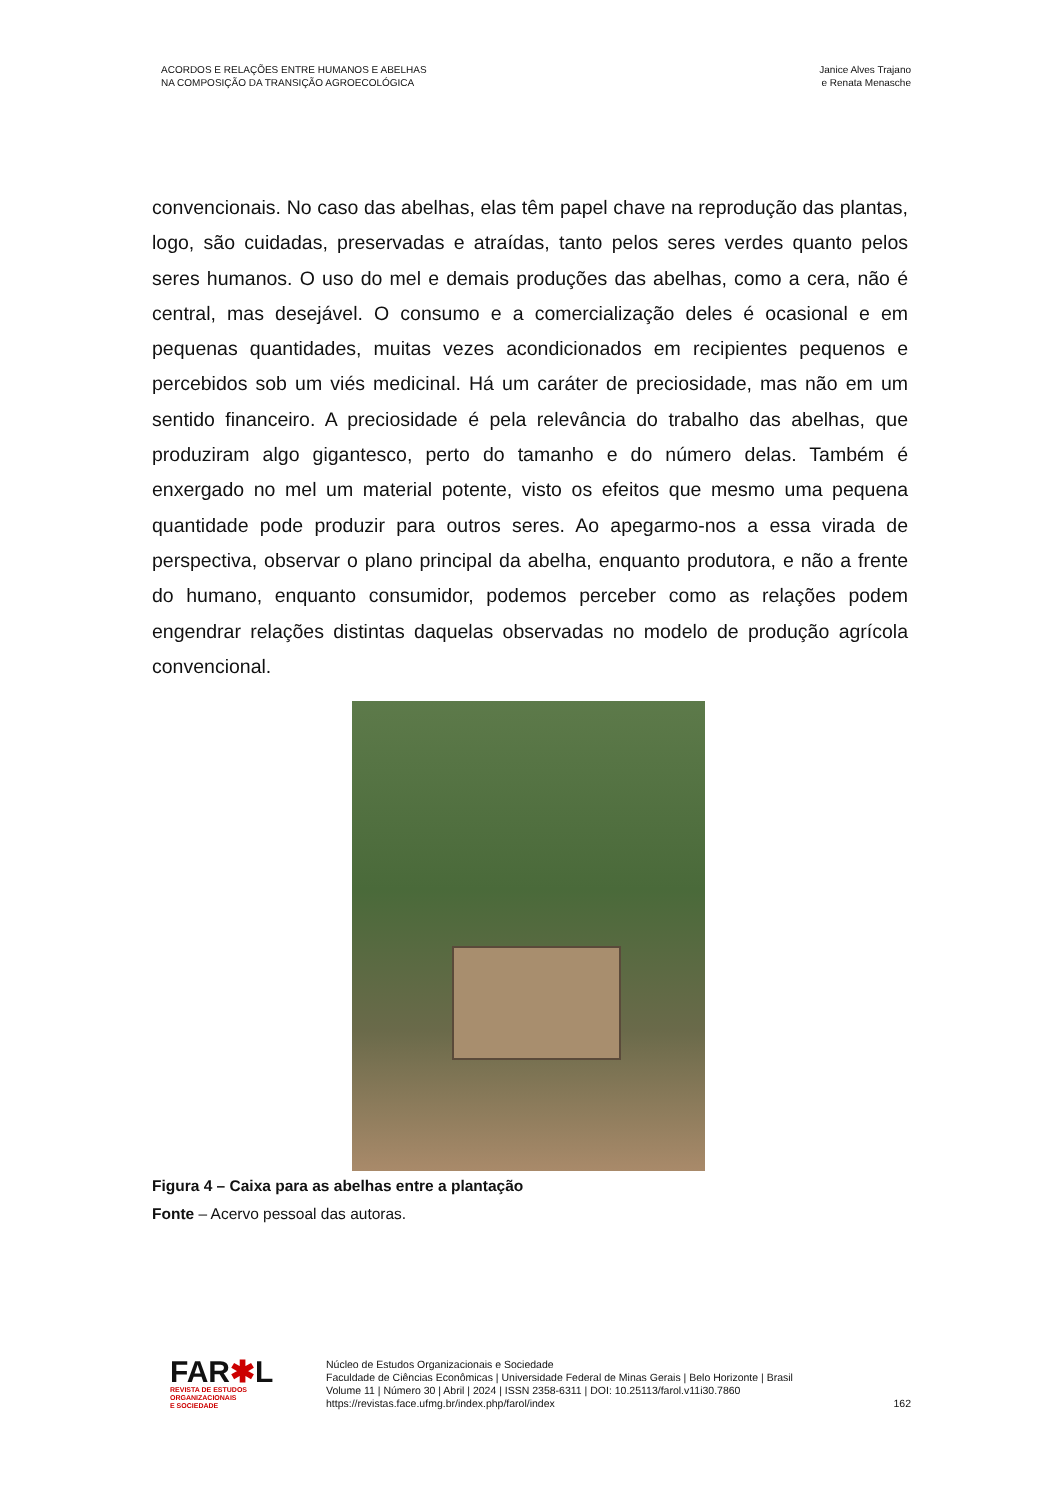ACORDOS E RELAÇÕES ENTRE HUMANOS E ABELHAS
NA COMPOSIÇÃO DA TRANSIÇÃO AGROECOLÓGICA
Janice Alves Trajano
e Renata Menasche
convencionais. No caso das abelhas, elas têm papel chave na reprodução das plantas, logo, são cuidadas, preservadas e atraídas, tanto pelos seres verdes quanto pelos seres humanos. O uso do mel e demais produções das abelhas, como a cera, não é central, mas desejável. O consumo e a comercialização deles é ocasional e em pequenas quantidades, muitas vezes acondicionados em recipientes pequenos e percebidos sob um viés medicinal. Há um caráter de preciosidade, mas não em um sentido financeiro. A preciosidade é pela relevância do trabalho das abelhas, que produziram algo gigantesco, perto do tamanho e do número delas. Também é enxergado no mel um material potente, visto os efeitos que mesmo uma pequena quantidade pode produzir para outros seres. Ao apegarmo-nos a essa virada de perspectiva, observar o plano principal da abelha, enquanto produtora, e não a frente do humano, enquanto consumidor, podemos perceber como as relações podem engendrar relações distintas daquelas observadas no modelo de produção agrícola convencional.
Figura 4 – Caixa para as abelhas entre a plantação
Fonte – Acervo pessoal das autoras.
FAR✱L
REVISTA DE ESTUDOS
ORGANIZACIONAIS
E SOCIEDADE
Núcleo de Estudos Organizacionais e Sociedade
Faculdade de Ciências Econômicas | Universidade Federal de Minas Gerais | Belo Horizonte | Brasil
Volume 11 | Número 30 | Abril | 2024 | ISSN 2358-6311 | DOI: 10.25113/farol.v11i30.7860
https://revistas.face.ufmg.br/index.php/farol/index
162